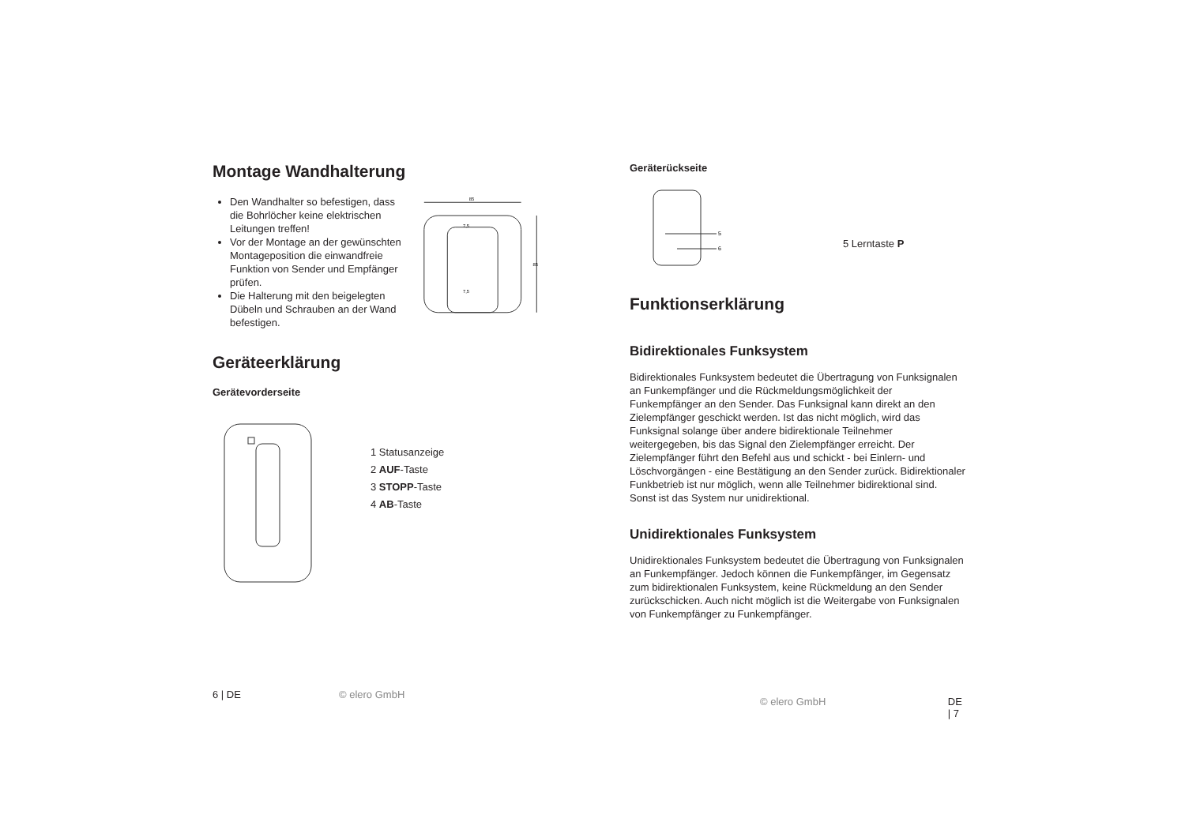Montage Wandhalterung
Den Wandhalter so befestigen, dass die Bohrlöcher keine elektrischen Leitungen treffen!
Vor der Montage an der gewünschten Montageposition die einwandfreie Funktion von Sender und Empfänger prüfen.
Die Halterung mit den beigelegten Dübeln und Schrauben an der Wand befestigen.
85
85
7,5
7,5
Geräteerklärung
Gerätevorderseite
1 Statusanzeige
2 AUF-Taste
3 STOPP-Taste
4 AB-Taste
6 | DE © elero GmbH
Geräterückseite
5
6
5 Lerntaste P
Funktionserklärung
Bidirektionales Funksystem
Bidirektionales Funksystem bedeutet die Übertragung von Funksignalen an Funkempfänger und die Rückmeldungsmöglichkeit der Funkempfänger an den Sender. Das Funksignal kann direkt an den Zielempfänger geschickt werden. Ist das nicht möglich, wird das Funksignal solange über andere bidirektionale Teilnehmer weitergegeben, bis das Signal den Zielempfänger erreicht. Der Zielempfänger führt den Befehl aus und schickt - bei Einlern- und Löschvorgängen - eine Bestätigung an den Sender zurück. Bidirektionaler Funkbetrieb ist nur möglich, wenn alle Teilnehmer bidirektional sind. Sonst ist das System nur unidirektional.
Unidirektionales Funksystem
Unidirektionales Funksystem bedeutet die Übertragung von Funksignalen an Funkempfänger. Jedoch können die Funkempfänger, im Gegensatz zum bidirektionalen Funksystem, keine Rückmeldung an den Sender zurückschicken. Auch nicht möglich ist die Weitergabe von Funksignalen von Funkempfänger zu Funkempfänger.
© elero GmbH DE | 7